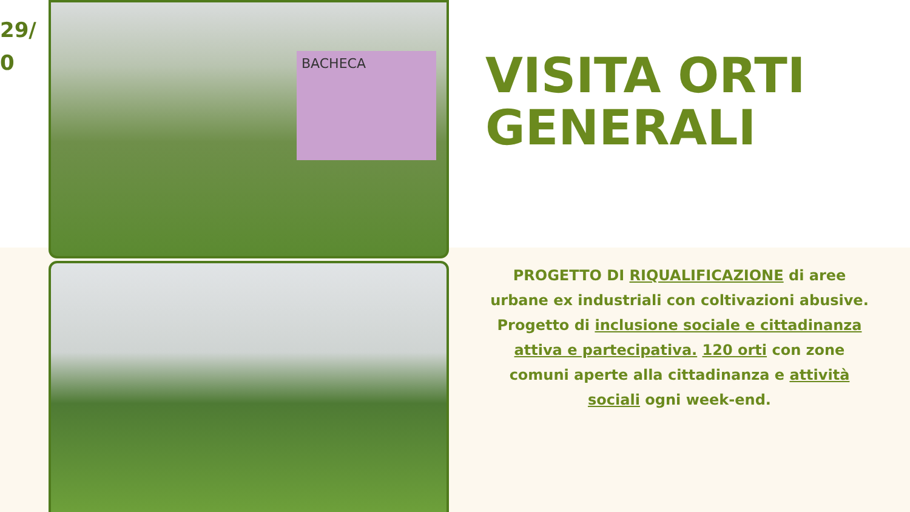29/
0
BACHECA
VISITA ORTI GENERALI
PROGETTO DI RIQUALIFICAZIONE di aree urbane ex industriali con coltivazioni abusive. Progetto di inclusione sociale e cittadinanza attiva e partecipativa. 120 orti con zone comuni aperte alla cittadinanza e attività sociali ogni week-end.